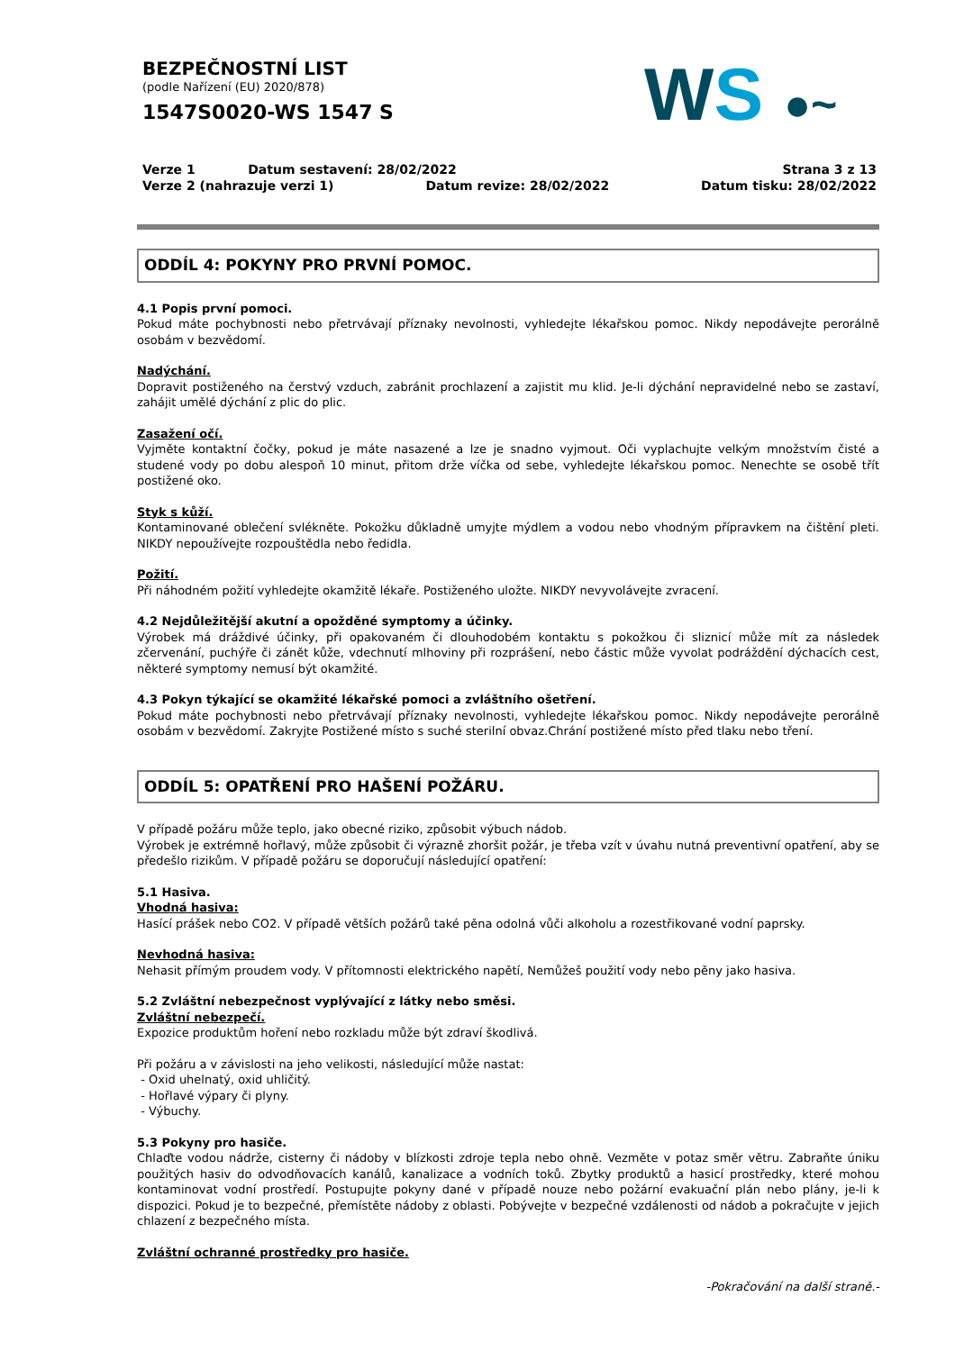BEZPEČNOSTNÍ LIST
(podle Nařízení (EU) 2020/878)
1547S0020-WS 1547 S
WS ●~
Verze 1 Datum sestavení: 28/02/2022 Strana 3 z 13
Verze 2 (nahrazuje verzi 1) Datum revize: 28/02/2022 Datum tisku: 28/02/2022
ODDÍL 4: POKYNY PRO PRVNÍ POMOC.
4.1 Popis první pomoci.
Pokud máte pochybnosti nebo přetrvávají příznaky nevolnosti, vyhledejte lékařskou pomoc. Nikdy nepodávejte perorálně osobám v bezvědomí.
Nadýchání.
Dopravit postiženého na čerstvý vzduch, zabránit prochlazení a zajistit mu klid. Je-li dýchání nepravidelné nebo se zastaví, zahájit umělé dýchání z plic do plic.
Zasažení očí.
Vyjměte kontaktní čočky, pokud je máte nasazené a lze je snadno vyjmout. Oči vyplachujte velkým množstvím čisté a studené vody po dobu alespoň 10 minut, přitom drže víčka od sebe, vyhledejte lékařskou pomoc. Nenechte se osobě třít postižené oko.
Styk s kůží.
Kontaminované oblečení svlékněte. Pokožku důkladně umyjte mýdlem a vodou nebo vhodným přípravkem na čištění pleti. NIKDY nepoužívejte rozpouštědla nebo ředidla.
Požití.
Při náhodném požití vyhledejte okamžitě lékaře. Postiženého uložte. NIKDY nevyvolávejte zvracení.
4.2 Nejdůležitější akutní a opožděné symptomy a účinky.
Výrobek má dráždivé účinky, při opakovaném či dlouhodobém kontaktu s pokožkou či sliznicí může mít za následek zčervenání, puchýře či zánět kůže, vdechnutí mlhoviny při rozprášení, nebo částic může vyvolat podráždění dýchacích cest, některé symptomy nemusí být okamžité.
4.3 Pokyn týkající se okamžité lékařské pomoci a zvláštního ošetření.
Pokud máte pochybnosti nebo přetrvávají příznaky nevolnosti, vyhledejte lékařskou pomoc. Nikdy nepodávejte perorálně osobám v bezvědomí. Zakryjte Postižené místo s suché sterilní obvaz.Chrání postižené místo před tlaku nebo tření.
ODDÍL 5: OPATŘENÍ PRO HAŠENÍ POŽÁRU.
V případě požáru může teplo, jako obecné riziko, způsobit výbuch nádob.
Výrobek je extrémně hořlavý, může způsobit či výrazně zhoršit požár, je třeba vzít v úvahu nutná preventivní opatření, aby se předešlo rizikům. V případě požáru se doporučují následující opatření:
5.1 Hasiva.
Vhodná hasiva:
Hasící prášek nebo CO2. V případě větších požárů také pěna odolná vůči alkoholu a rozestřikované vodní paprsky.
Nevhodná hasiva:
Nehasit přímým proudem vody. V přítomnosti elektrického napětí, Nemůžeš použití vody nebo pěny jako hasiva.
5.2 Zvláštní nebezpečnost vyplývající z látky nebo směsi.
Zvláštní nebezpečí.
Expozice produktům hoření nebo rozkladu může být zdraví škodlivá.
Při požáru a v závislosti na jeho velikosti, následující může nastat:
- Oxid uhelnatý, oxid uhličitý.
- Hořlavé výpary či plyny.
- Výbuchy.
5.3 Pokyny pro hasiče.
Chlaďte vodou nádrže, cisterny či nádoby v blízkosti zdroje tepla nebo ohně. Vezměte v potaz směr větru. Zabraňte úniku použitých hasiv do odvodňovacích kanálů, kanalizace a vodních toků. Zbytky produktů a hasicí prostředky, které mohou kontaminovat vodní prostředí. Postupujte pokyny dané v případě nouze nebo požární evakuační plán nebo plány, je-li k dispozici. Pokud je to bezpečné, přemístěte nádoby z oblasti. Pobývejte v bezpečné vzdálenosti od nádob a pokračujte v jejich chlazení z bezpečného místa.
Zvláštní ochranné prostředky pro hasiče.
-Pokračování na další straně.-